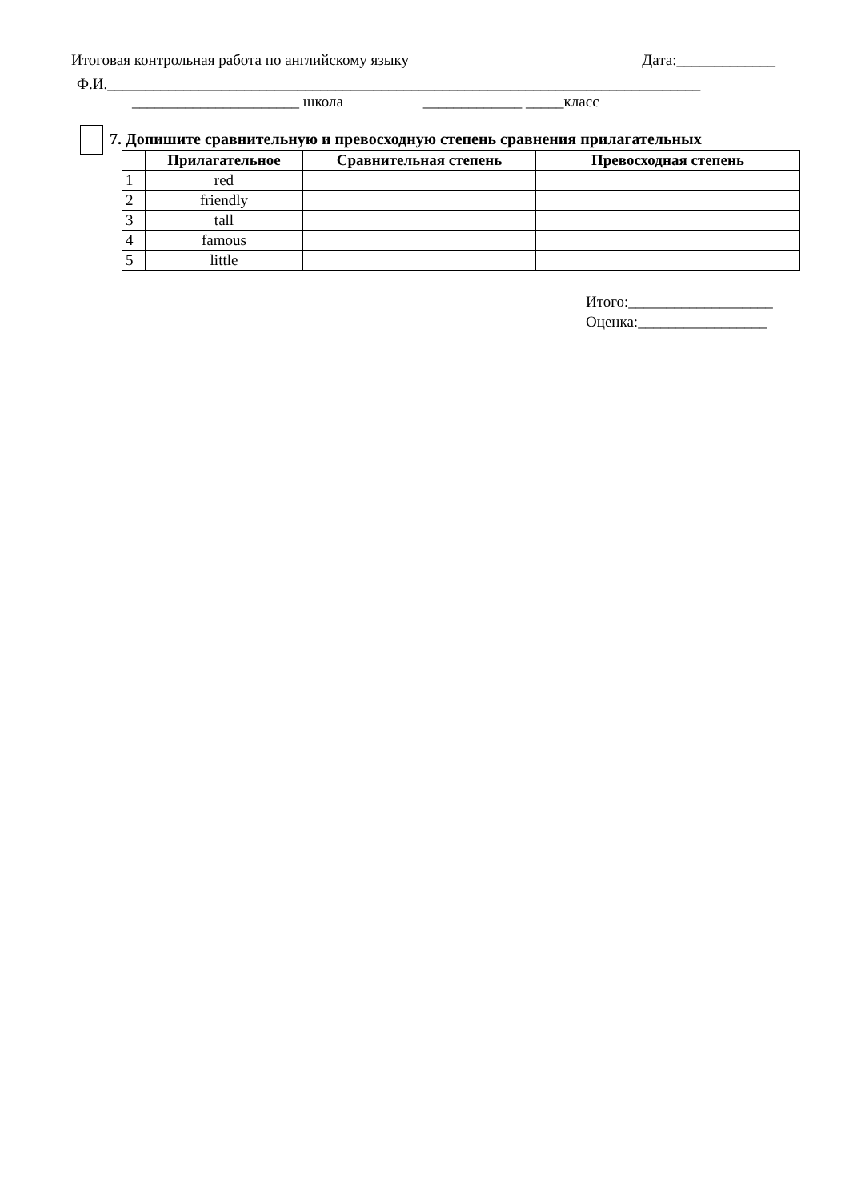Итоговая контрольная работа по английскому языку Дата:_____________
Ф.И.______________________________________________________________________________
______________________ школа _____________ _____класс
7. Допишите сравнительную и превосходную степень сравнения прилагательных
| | Прилагательное | Сравнительная степень | Превосходная степень |
| --- | --- | --- | --- |
| 1 | red | | |
| 2 | friendly | | |
| 3 | tall | | |
| 4 | famous | | |
| 5 | little | | |
Итого:___________________
Оценка:_________________